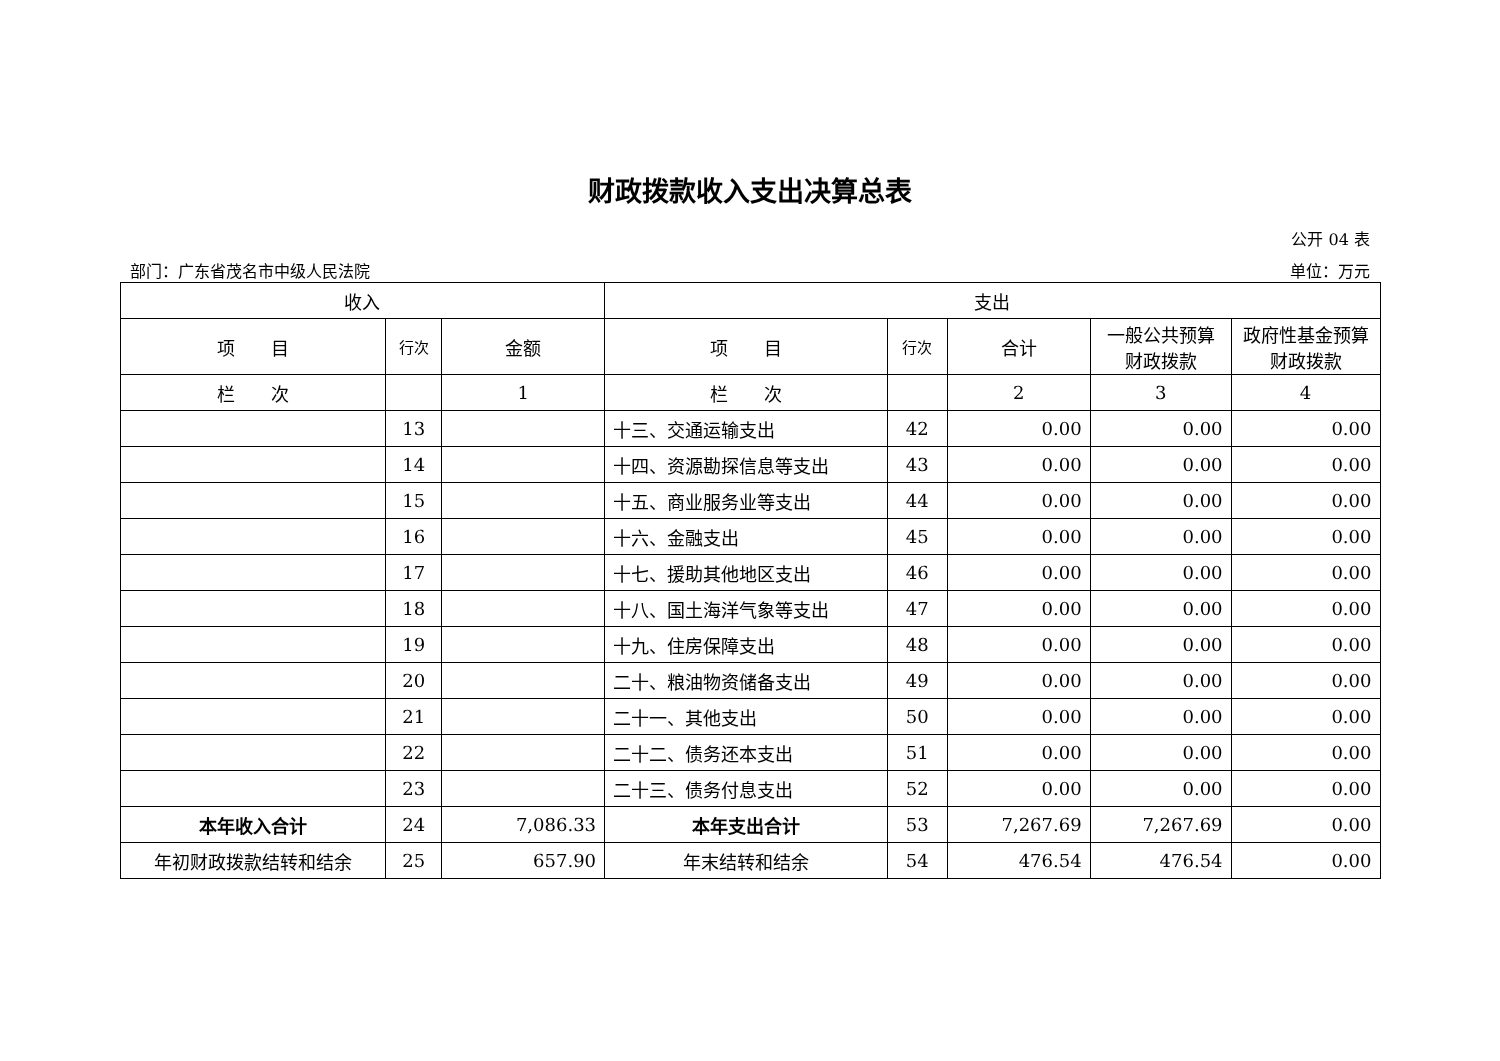财政拨款收入支出决算总表
公开 04 表
部门：广东省茂名市中级人民法院 单位：万元
| 收入 | | | 支出 | | | | |
| --- | --- | --- | --- | --- | --- | --- | --- |
| 项 目 | 行次 | 金额 | 项 目 | 行次 | 合计 | 一般公共预算财政拨款 | 政府性基金预算财政拨款 |
| 栏 次 | | 1 | 栏 次 | | 2 | 3 | 4 |
| | 13 | | 十三、交通运输支出 | 42 | 0.00 | 0.00 | 0.00 |
| | 14 | | 十四、资源勘探信息等支出 | 43 | 0.00 | 0.00 | 0.00 |
| | 15 | | 十五、商业服务业等支出 | 44 | 0.00 | 0.00 | 0.00 |
| | 16 | | 十六、金融支出 | 45 | 0.00 | 0.00 | 0.00 |
| | 17 | | 十七、援助其他地区支出 | 46 | 0.00 | 0.00 | 0.00 |
| | 18 | | 十八、国土海洋气象等支出 | 47 | 0.00 | 0.00 | 0.00 |
| | 19 | | 十九、住房保障支出 | 48 | 0.00 | 0.00 | 0.00 |
| | 20 | | 二十、粮油物资储备支出 | 49 | 0.00 | 0.00 | 0.00 |
| | 21 | | 二十一、其他支出 | 50 | 0.00 | 0.00 | 0.00 |
| | 22 | | 二十二、债务还本支出 | 51 | 0.00 | 0.00 | 0.00 |
| | 23 | | 二十三、债务付息支出 | 52 | 0.00 | 0.00 | 0.00 |
| 本年收入合计 | 24 | 7,086.33 | 本年支出合计 | 53 | 7,267.69 | 7,267.69 | 0.00 |
| 年初财政拨款结转和结余 | 25 | 657.90 | 年末结转和结余 | 54 | 476.54 | 476.54 | 0.00 |